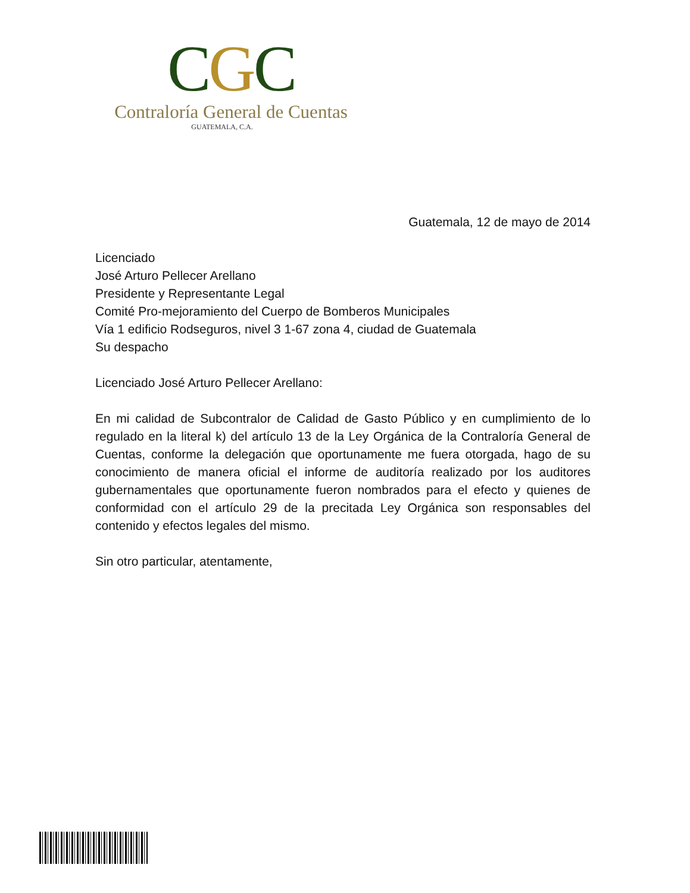CGC
Contraloría General de Cuentas
GUATEMALA, C.A.
Guatemala, 12 de mayo de 2014
Licenciado
José Arturo Pellecer Arellano
Presidente y Representante Legal
Comité Pro-mejoramiento del Cuerpo de Bomberos Municipales
Vía 1 edificio Rodseguros, nivel 3 1-67 zona 4, ciudad de Guatemala
Su despacho
Licenciado José Arturo Pellecer Arellano:
En mi calidad de Subcontralor de Calidad de Gasto Público y en cumplimiento de lo regulado en la literal k) del artículo 13 de la Ley Orgánica de la Contraloría General de Cuentas, conforme la delegación que oportunamente me fuera otorgada, hago de su conocimiento de manera oficial el informe de auditoría realizado por los auditores gubernamentales que oportunamente fueron nombrados para el efecto y quienes de conformidad con el artículo 29 de la precitada Ley Orgánica son responsables del contenido y efectos legales del mismo.
Sin otro particular, atentamente,